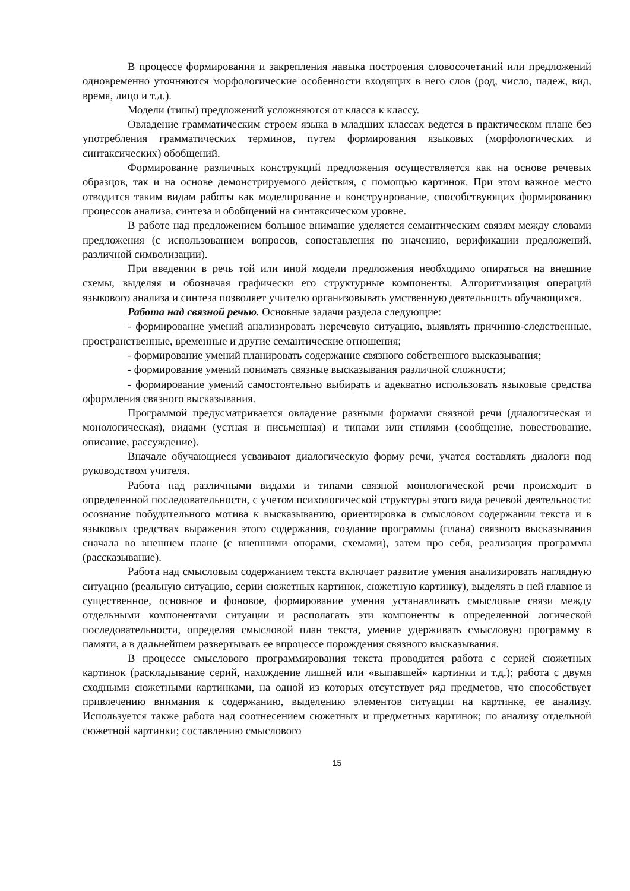В процессе формирования и закрепления навыка построения словосочетаний или предложений одновременно уточняются морфологические особенности входящих в него слов (род, число, падеж, вид, время, лицо и т.д.).
Модели (типы) предложений усложняются от класса к классу.
Овладение грамматическим строем языка в младших классах ведется в практическом плане без употребления грамматических терминов, путем формирования языковых (морфологических и синтаксических) обобщений.
Формирование различных конструкций предложения осуществляется как на основе речевых образцов, так и на основе демонстрируемого действия, с помощью картинок. При этом важное место отводится таким видам работы как моделирование и конструирование, способствующих формированию процессов анализа, синтеза и обобщений на синтаксическом уровне.
В работе над предложением большое внимание уделяется семантическим связям между словами предложения (с использованием вопросов, сопоставления по значению, верификации предложений, различной символизации).
При введении в речь той или иной модели предложения необходимо опираться на внешние схемы, выделяя и обозначая графически его структурные компоненты. Алгоритмизация операций языкового анализа и синтеза позволяет учителю организовывать умственную деятельность обучающихся.
Работа над связной речью. Основные задачи раздела следующие:
- формирование умений анализировать неречевую ситуацию, выявлять причинно-следственные, пространственные, временные и другие семантические отношения;
- формирование умений планировать содержание связного собственного высказывания;
- формирование умений понимать связные высказывания различной сложности;
- формирование умений самостоятельно выбирать и адекватно использовать языковые средства оформления связного высказывания.
Программой предусматривается овладение разными формами связной речи (диалогическая и монологическая), видами (устная и письменная) и типами или стилями (сообщение, повествование, описание, рассуждение).
Вначале обучающиеся усваивают диалогическую форму речи, учатся составлять диалоги под руководством учителя.
Работа над различными видами и типами связной монологической речи происходит в определенной последовательности, с учетом психологической структуры этого вида речевой деятельности: осознание побудительного мотива к высказыванию, ориентировка в смысловом содержании текста и в языковых средствах выражения этого содержания, создание программы (плана) связного высказывания сначала во внешнем плане (с внешними опорами, схемами), затем про себя, реализация программы (рассказывание).
Работа над смысловым содержанием текста включает развитие умения анализировать наглядную ситуацию (реальную ситуацию, серии сюжетных картинок, сюжетную картинку), выделять в ней главное и существенное, основное и фоновое, формирование умения устанавливать смысловые связи между отдельными компонентами ситуации и располагать эти компоненты в определенной логической последовательности, определяя смысловой план текста, умение удерживать смысловую программу в памяти, а в дальнейшем развертывать ее впроцессе порождения связного высказывания.
В процессе смыслового программирования текста проводится работа с серией сюжетных картинок (раскладывание серий, нахождение лишней или «выпавшей» картинки и т.д.); работа с двумя сходными сюжетными картинками, на одной из которых отсутствует ряд предметов, что способствует привлечению внимания к содержанию, выделению элементов ситуации на картинке, ее анализу. Используется также работа над соотнесением сюжетных и предметных картинок; по анализу отдельной сюжетной картинки; составлению смыслового
15